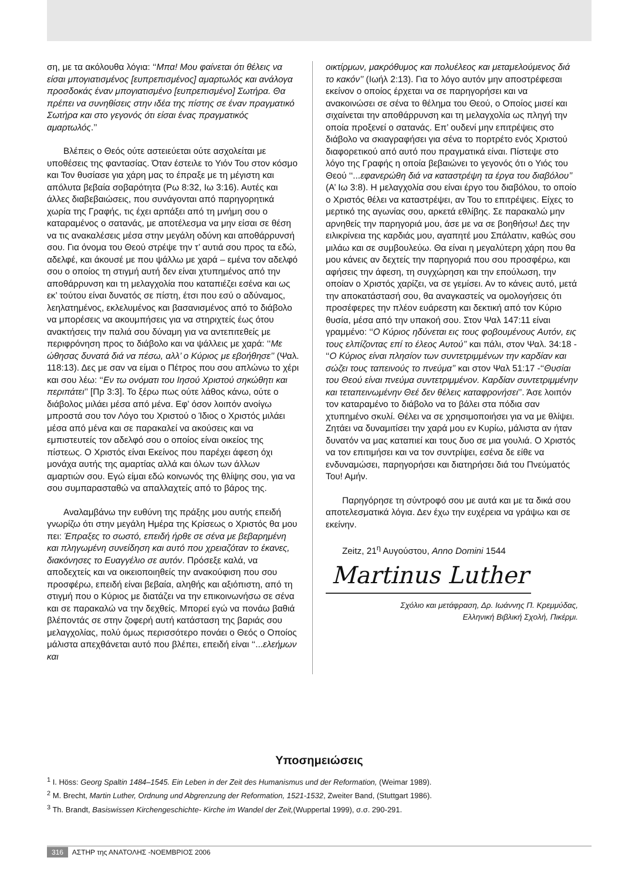ση, με τα ακόλουθα λόγια: ‘‘Μπα! Μου φαίνεται ότι θέλεις να είσαι μπογιατισμένος [ευπρεπισμένος] αμαρτωλός και ανάλογα προσδοκάς έναν μπογιατισμένο [ευπρεπισμένο] Σωτήρα. Θα πρέπει να συνηθίσεις στην ιδέα της πίστης σε έναν πραγματικό Σωτήρα και στο γεγονός ότι είσαι ένας πραγματικός αμαρτωλός.’’
Βλέπεις ο Θεός ούτε αστειεύεται ούτε ασχολείται με υποθέσεις της φαντασίας. Όταν έστειλε το Υιόν Του στον κόσμο και Τον θυσίασε για χάρη μας το έπραξε με τη μέγιστη και απόλυτα βεβαία σοβαρότητα (Ρω 8:32, Ιω 3:16). Αυτές και άλλες διαβεβαιώσεις, που συνάγονται από παρηγορητικά χωρία της Γραφής, τις έχει αρπάξει από τη μνήμη σου ο καταραμένος ο σατανάς, με αποτέλεσμα να μην είσαι σε θέση να τις ανακαλέσεις μέσα στην μεγάλη οδύνη και αποθάρρυνσή σου. Για όνομα του Θεού στρέψε την τ’ αυτιά σου προς τα εδώ, αδελφέ, και άκουσέ με που ψάλλω με χαρά – εμένα τον αδελφό σου ο οποίος τη στιγμή αυτή δεν είναι χτυπημένος από την αποθάρρυνση και τη μελαγχολία που καταπιέζει εσένα και ως εκ’ τούτου είναι δυνατός σε πίστη, έτσι που εσύ ο αδύναμος, λεηλατημένος, εκλελυμένος και βασανισμένος από το διάβολο να μπορέσεις να ακουμπήσεις για να στηριχτείς έως ότου ανακτήσεις την παλιά σου δύναμη για να αντεπιτεθείς με περιφρόνηση προς το διάβολο και να ψάλλεις με χαρά: ‘‘Με ώθησας δυνατά διά να πέσω, αλλ’ ο Κύριος με εβοήθησε’’ (Ψαλ. 118:13). Δες με σαν να είμαι ο Πέτρος που σου απλώνω το χέρι και σου λέω: ‘‘Εν τω ονόματι του Ιησού Χριστού σηκώθητι και περιπάτει’’ [Πρ 3:3]. Το ξέρω πως ούτε λάθος κάνω, ούτε ο διάβολος μιλάει μέσα από μένα. Εφ’ όσον λοιπόν ανοίγω μπροστά σου τον Λόγο του Χριστού ο Ίδιος ο Χριστός μιλάει μέσα από μένα και σε παρακαλεί να ακούσεις και να εμπιστευτείς τον αδελφό σου ο οποίος είναι οικείος της πίστεως. Ο Χριστός είναι Εκείνος που παρέχει άφεση όχι μονάχα αυτής της αμαρτίας αλλά και όλων των άλλων αμαρτιών σου. Εγώ είμαι εδώ κοινωνός της θλίψης σου, για να σου συμπαρασταθώ να απαλλαχτείς από το βάρος της.
Αναλαμβάνω την ευθύνη της πράξης μου αυτής επειδή γνωρίζω ότι στην μεγάλη Ημέρα της Κρίσεως ο Χριστός θα μου πει: Έπραξες το σωστό, επειδή ήρθε σε σένα με βεβαρημένη και πληγωμένη συνείδηση και αυτό που χρειαζόταν το έκανες, διακόνησες το Ευαγγέλιο σε αυτόν. Πρόσεξε καλά, να αποδεχτείς και να οικειοποιηθείς την ανακούφιση που σου προσφέρω, επειδή είναι βεβαία, αληθής και αξιόπιστη, από τη στιγμή που ο Κύριος με διατάζει να την επικοινωνήσω σε σένα και σε παρακαλώ να την δεχθείς. Μπορεί εγώ να πονάω βαθιά βλέποντάς σε στην ζοφερή αυτή κατάσταση της βαριάς σου μελαγχολίας, πολύ όμως περισσότερο πονάει ο Θεός ο Οποίος μάλιστα απεχθάνεται αυτό που βλέπει, επειδή είναι ‘‘...ελεήμων και
οικτίρμων, μακρόθυμος και πολυέλεος και μεταμελούμενος διά το κακόν’’ (Ιωήλ 2:13). Για το λόγο αυτόν μην αποστρέφεσαι εκείνον ο οποίος έρχεται να σε παρηγορήσει και να ανακοινώσει σε σένα το θέλημα του Θεού, ο Οποίος μισεί και σιχαίνεται την αποθάρρυνση και τη μελαγχολία ως πληγή την οποία προξενεί ο σατανάς. Επ’ ουδενί μην επιτρέψεις στο διάβολο να σκιαγραφήσει για σένα το πορτρέτο ενός Χριστού διαφορετικού από αυτό που πραγματικά είναι. Πίστεψε στο λόγο της Γραφής η οποία βεβαιώνει το γεγονός ότι ο Υιός του Θεού ‘‘...εφανερώθη διά να καταστρέψη τα έργα του διαβόλου’’ (Α’ Ιω 3:8). Η μελαγχολία σου είναι έργο του διαβόλου, το οποίο ο Χριστός θέλει να καταστρέψει, αν Του το επιτρέψεις. Είχες το μερτικό της αγωνίας σου, αρκετά εθλίβης. Σε παρακαλώ μην αρνηθείς την παρηγοριά μου, άσε με να σε βοηθήσω! Δες την ειλικρίνεια της καρδιάς μου, αγαπητέ μου Σπάλατιν, καθώς σου μιλάω και σε συμβουλεύω. Θα είναι η μεγαλύτερη χάρη που θα μου κάνεις αν δεχτείς την παρηγοριά που σου προσφέρω, και αφήσεις την άφεση, τη συγχώρηση και την επούλωση, την οποίαν ο Χριστός χαρίζει, να σε γεμίσει. Αν το κάνεις αυτό, μετά την αποκατάστασή σου, θα αναγκαστείς να ομολογήσεις ότι προσέφερες την πλέον ευάρεστη και δεκτική από τον Κύριο θυσία, μέσα από την υπακοή σου. Στον Ψαλ 147:11 είναι γραμμένο: ‘‘Ο Κύριος ηδύνεται εις τους φοβουμένους Αυτόν, εις τους ελπίζοντας επί το έλεος Αυτού’’ και πάλι, στον Ψαλ. 34:18 - ‘‘Ο Κύριος είναι πλησίον των συντετριμμένων την καρδίαν και σώζει τους ταπεινούς το πνεύμα’’ και στον Ψαλ 51:17 -‘‘Θυσίαι του Θεού είναι πνεύμα συντετριμμένον. Καρδίαν συντετριμμένην και τεταπεινωμένην Θεέ δεν θέλεις καταφρονήσει’’. Άσε λοιπόν τον καταραμένο το διάβολο να το βάλει στα πόδια σαν χτυπημένο σκυλί. Θέλει να σε χρησιμοποιήσει για να με θλίψει. Ζητάει να δυναμιτίσει την χαρά μου εν Κυρίω, μάλιστα αν ήταν δυνατόν να μας καταπιεί και τους δυο σε μια γουλιά. Ο Χριστός να τον επιτιμήσει και να τον συντρίψει, εσένα δε είθε να ενδυναμώσει, παρηγορήσει και διατηρήσει διά του Πνεύματός Του! Αμήν.
Παρηγόρησε τη σύντροφό σου με αυτά και με τα δικά σου αποτελεσματικά λόγια. Δεν έχω την ευχέρεια να γράψω και σε εκείνην.
Zeitz, 21<sup>η</sup> Αυγούστου, Anno Domini 1544
Martinus Luther
Σχόλιο και μετάφραση, Δρ. Ιωάννης Π. Κρεμμύδας,
Ελληνική Βιβλική Σχολή, Πικέρμι.
Υποσημειώσεις
<sup>1</sup> I. Höss: Georg Spaltin 1484–1545. Ein Leben in der Zeit des Humanismus und der Reformation, (Weimar 1989).
<sup>2</sup> M. Brecht, Martin Luther, Ordnung und Abgrenzung der Reformation, 1521-1532, Zweiter Band, (Stuttgart 1986).
<sup>3</sup> Th. Brandt, Basiswissen Kirchengeschichte- Kirche im Wandel der Zeit,(Wuppertal 1999), σ.σ. 290-291.
316 ΑΣΤΗΡ της ΑΝΑΤΟΛΗΣ -ΝΟΕΜΒΡΙΟΣ 2006